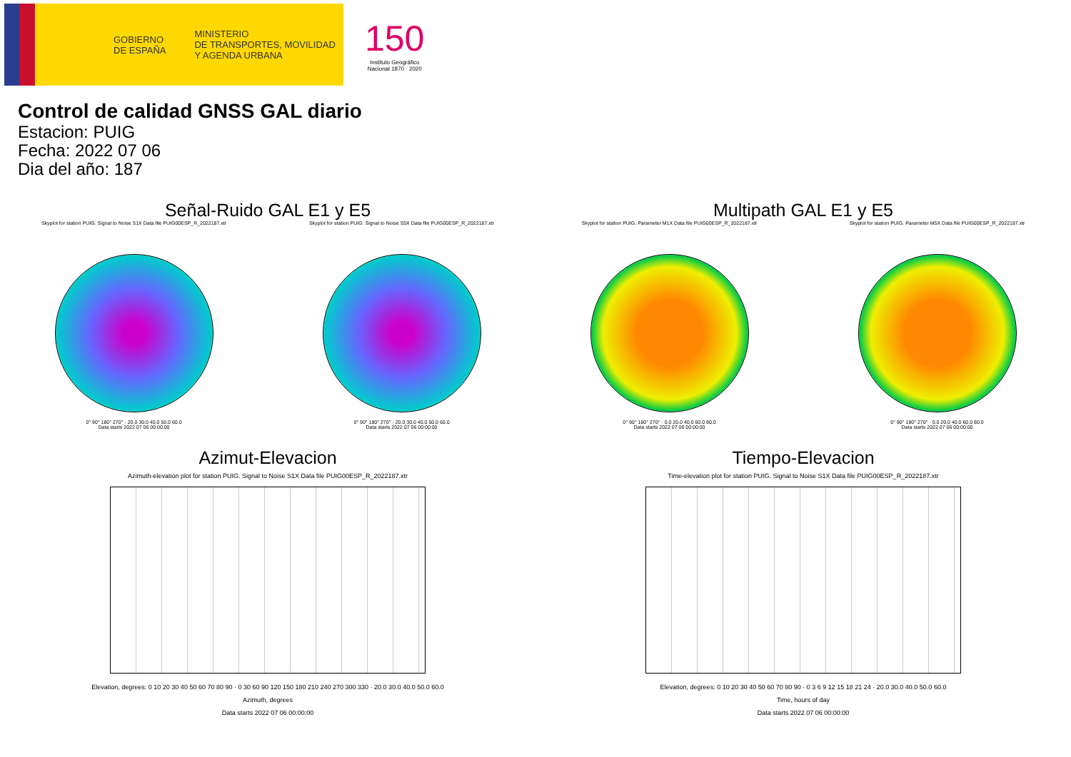GOBIERNO
DE ESPAÑA
MINISTERIO
DE TRANSPORTES, MOVILIDAD
Y AGENDA URBANA
150
Instituto Geográfico
Nacional 1870 · 2020
Control de calidad GNSS GAL diario
Estacion: PUIG
Fecha: 2022 07 06
Dia del año: 187
Señal-Ruido GAL E1 y E5
Skyplot for station PUIG. Signal to Noise S1X Data file PUIG00ESP_R_2022187.xtr
0° 90° 180° 270° · 20.0 30.0 40.0 50.0 60.0
Data starts 2022 07 06 00:00:00
Skyplot for station PUIG. Signal to Noise S5X Data file PUIG00ESP_R_2022187.xtr
0° 90° 180° 270° · 20.0 30.0 40.0 50.0 60.0
Data starts 2022 07 06 00:00:00
Multipath GAL E1 y E5
Skyplot for station PUIG. Parameter M1X Data file PUIG00ESP_R_2022187.xtr
0° 90° 180° 270° · 0.0 20.0 40.0 60.0 80.0
Data starts 2022 07 06 00:00:00
Skyplot for station PUIG. Parameter M5X Data file PUIG00ESP_R_2022187.xtr
0° 90° 180° 270° · 0.0 20.0 40.0 60.0 80.0
Data starts 2022 07 06 00:00:00
Azimut-Elevacion
Azimuth-elevation plot for station PUIG. Signal to Noise S1X Data file PUIG00ESP_R_2022187.xtr
Elevation, degrees: 0 10 20 30 40 50 60 70 80 90 · 0 30 60 90 120 150 180 210 240 270 300 330 · 20.0 30.0 40.0 50.0 60.0
Azimuth, degrees
Data starts 2022 07 06 00:00:00
Tiempo-Elevacion
Time-elevation plot for station PUIG. Signal to Noise S1X Data file PUIG00ESP_R_2022187.xtr
Elevation, degrees: 0 10 20 30 40 50 60 70 80 90 · 0 3 6 9 12 15 18 21 24 · 20.0 30.0 40.0 50.0 60.0
Time, hours of day
Data starts 2022 07 06 00:00:00